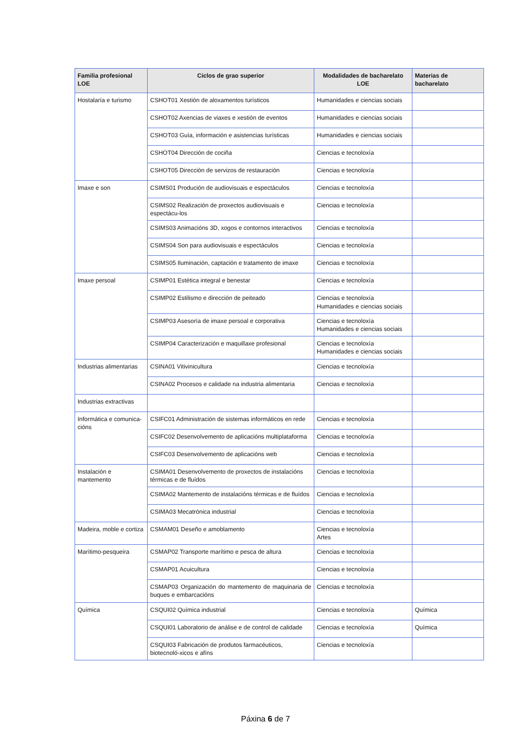| Familia profesional LOE | Ciclos de grao superior | Modalidades de bacharelato LOE | Materias de bacharelato |
| --- | --- | --- | --- |
| Hostalaría e turismo | CSHOT01 Xestión de aloxamentos turísticos | Humanidades e ciencias sociais | |
| | CSHOT02 Axencias de viaxes e xestión de eventos | Humanidades e ciencias sociais | |
| | CSHOT03 Guía, información e asistencias turísticas | Humanidades e ciencias sociais | |
| | CSHOT04 Dirección de cociña | Ciencias e tecnoloxía | |
| | CSHOT05 Dirección de servizos de restauración | Ciencias e tecnoloxía | |
| Imaxe e son | CSIMS01 Produción de audiovisuais e espectáculos | Ciencias e tecnoloxía | |
| | CSIMS02 Realización de proxectos audiovisuais e espectácu-los | Ciencias e tecnoloxía | |
| | CSIMS03 Animacións 3D, xogos e contornos interactivos | Ciencias e tecnoloxía | |
| | CSIMS04 Son para audiovisuais e espectáculos | Ciencias e tecnoloxía | |
| | CSIMS05 Iluminación, captación e tratamento de imaxe | Ciencias e tecnoloxía | |
| Imaxe persoal | CSIMP01 Estética integral e benestar | Ciencias e tecnoloxía | |
| | CSIMP02 Estilismo e dirección de peiteado | Ciencias e tecnoloxía Humanidades e ciencias sociais | |
| | CSIMP03 Asesoría de imaxe persoal e corporativa | Ciencias e tecnoloxía Humanidades e ciencias sociais | |
| | CSIMP04 Caracterización e maquillaxe profesional | Ciencias e tecnoloxía Humanidades e ciencias sociais | |
| Industrias alimentarias | CSINA01 Vitivinicultura | Ciencias e tecnoloxía | |
| | CSINA02 Procesos e calidade na industria alimentaria | Ciencias e tecnoloxía | |
| Industrias extractivas | | | |
| Informática e comunica-cións | CSIFC01 Administración de sistemas informáticos en rede | Ciencias e tecnoloxía | |
| | CSIFC02 Desenvolvemento de aplicacións multiplataforma | Ciencias e tecnoloxía | |
| | CSIFC03 Desenvolvemento de aplicacións web | Ciencias e tecnoloxía | |
| Instalación e mantemento | CSIMA01 Desenvolvemento de proxectos de instalacións térmicas e de fluídos | Ciencias e tecnoloxía | |
| | CSIMA02 Mantemento de instalacións térmicas e de fluídos | Ciencias e tecnoloxía | |
| | CSIMA03 Mecatrónica industrial | Ciencias e tecnoloxía | |
| Madeira, moble e cortiza | CSMAM01 Deseño e amoblamento | Ciencias e tecnoloxía Artes | |
| Marítimo-pesqueira | CSMAP02 Transporte marítimo e pesca de altura | Ciencias e tecnoloxía | |
| | CSMAP01 Acuicultura | Ciencias e tecnoloxía | |
| | CSMAP03 Organización do mantemento de maquinaria de buques e embarcacións | Ciencias e tecnoloxía | |
| Química | CSQUI02 Química industrial | Ciencias e tecnoloxía | Química |
| | CSQUI01 Laboratorio de análise e de control de calidade | Ciencias e tecnoloxía | Química |
| | CSQUI03 Fabricación de produtos farmacéuticos, biotecnoló-xicos e afíns | Ciencias e tecnoloxía | |
Páxina 6 de 7